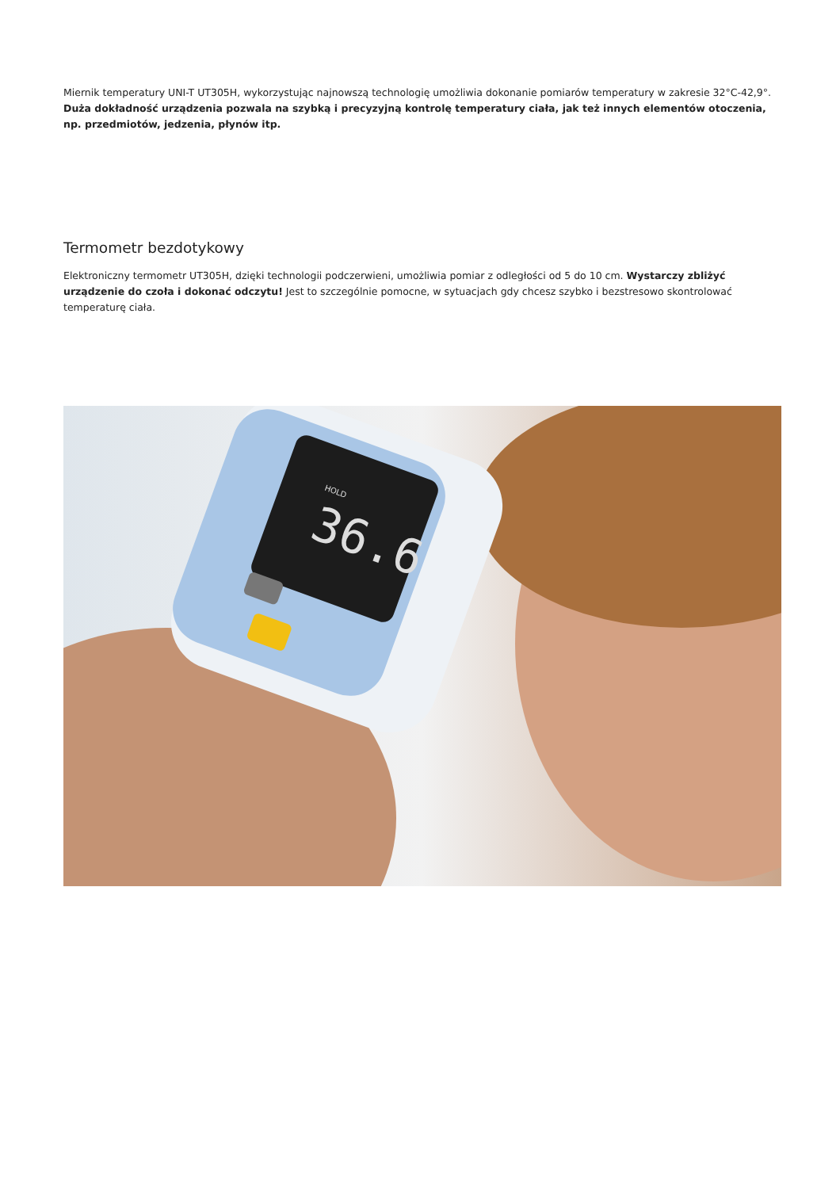Miernik temperatury UNI-T UT305H, wykorzystując najnowszą technologię umożliwia dokonanie pomiarów temperatury w zakresie 32°C-42,9°. Duża dokładność urządzenia pozwala na szybką i precyzyjną kontrolę temperatury ciała, jak też innych elementów otoczenia, np. przedmiotów, jedzenia, płynów itp.
Termometr bezdotykowy
Elektroniczny termometr UT305H, dzięki technologii podczerwieni, umożliwia pomiar z odległości od 5 do 10 cm. Wystarczy zbliżyć urządzenie do czoła i dokonać odczytu! Jest to szczególnie pomocne, w sytuacjach gdy chcesz szybko i bezstresowo skontrolować temperaturę ciała.
36.6
HOLD